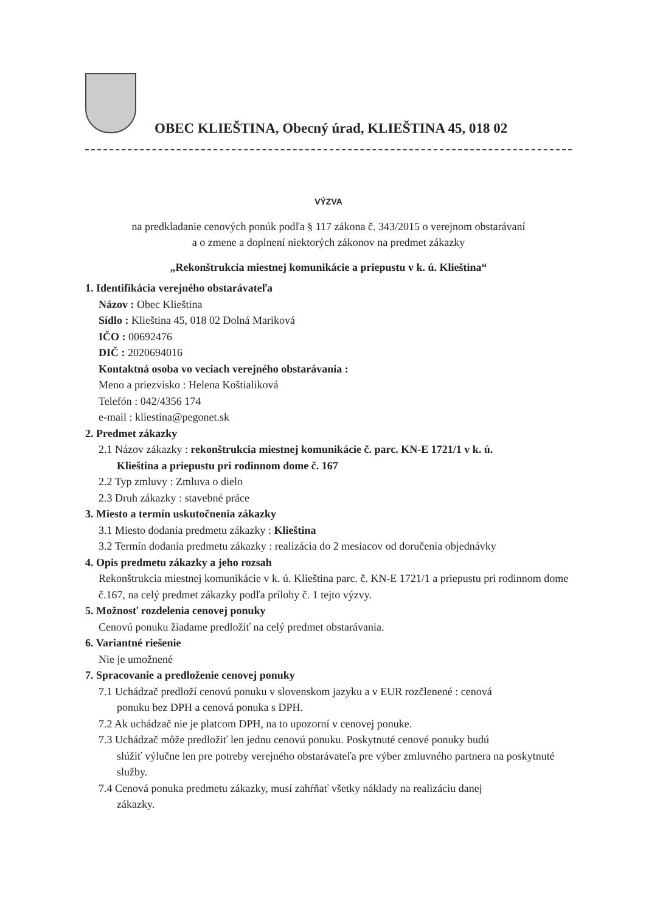OBEC KLIEŠTINA, Obecný úrad, KLIEŠTINA 45, 018 02
VÝZVA
na predkladanie cenových ponúk podľa § 117 zákona č. 343/2015 o verejnom obstarávaní
a o zmene a doplnení niektorých zákonov na predmet zákazky
„Rekonštrukcia miestnej komunikácie a priepustu v k. ú. Klieština“
1. Identifikácia verejného obstarávateľa
Názov : Obec Klieština
Sídlo : Klieština 45, 018 02 Dolná Mariková
IČO : 00692476
DIČ : 2020694016
Kontaktná osoba vo veciach verejného obstarávania :
Meno a priezvisko : Helena Koštialiková
Telefón : 042/4356 174
e-mail : kliestina@pegonet.sk
2. Predmet zákazky
2.1 Názov zákazky : rekonštrukcia miestnej komunikácie č. parc. KN-E 1721/1 v k. ú.
Klieština a priepustu pri rodinnom dome č. 167
2.2 Typ zmluvy : Zmluva o dielo
2.3 Druh zákazky : stavebné práce
3. Miesto a termín uskutočnenia zákazky
3.1 Miesto dodania predmetu zákazky : Klieština
3.2 Termín dodania predmetu zákazky : realizácia do 2 mesiacov od doručenia objednávky
4. Opis predmetu zákazky a jeho rozsah
Rekonštrukcia miestnej komunikácie v k. ú. Klieština parc. č. KN-E 1721/1 a priepustu pri rodinnom dome č.167, na celý predmet zákazky podľa prílohy č. 1 tejto výzvy.
5. Možnosť rozdelenia cenovej ponuky
Cenovú ponuku žiadame predložiť na celý predmet obstarávania.
6. Variantné riešenie
Nie je umožnené
7. Spracovanie a predloženie cenovej ponuky
7.1 Uchádzač predloží cenovú ponuku v slovenskom jazyku a v EUR rozčlenené : cenová
ponuku bez DPH a cenová ponuka s DPH.
7.2 Ak uchádzač nie je platcom DPH, na to upozorní v cenovej ponuke.
7.3 Uchádzač môže predložiť len jednu cenovú ponuku. Poskytnuté cenové ponuky budú
slúžiť výlučne len pre potreby verejného obstarávateľa pre výber zmluvného partnera na poskytnuté služby.
7.4 Cenová ponuka predmetu zákazky, musí zahŕňať všetky náklady na realizáciu danej
zákazky.